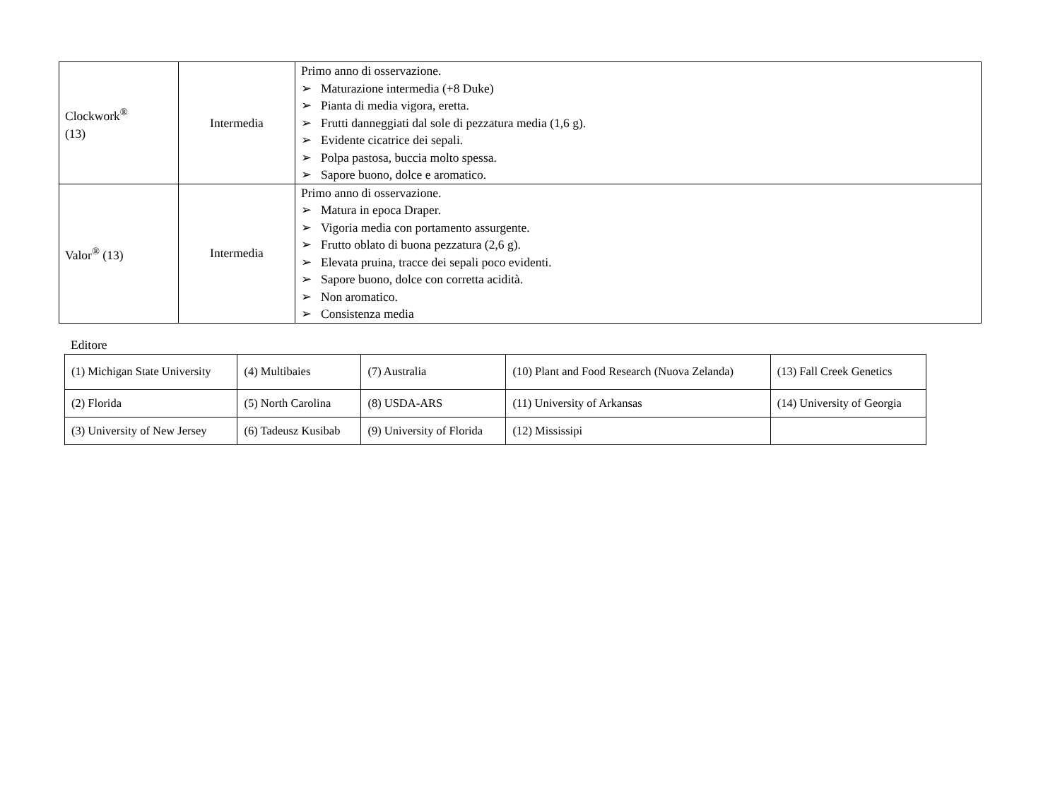| Clockwork<sup>®</sup> (13) | Intermedia | Primo anno di osservazione. ➢ Maturazione intermedia (+8 Duke) ➢ Pianta di media vigora, eretta. ➢ Frutti danneggiati dal sole di pezzatura media (1,6 g). ➢ Evidente cicatrice dei sepali. ➢ Polpa pastosa, buccia molto spessa. ➢ Sapore buono, dolce e aromatico. |
| Valor<sup>®</sup> (13) | Intermedia | Primo anno di osservazione. ➢ Matura in epoca Draper. ➢ Vigoria media con portamento assurgente. ➢ Frutto oblato di buona pezzatura (2,6 g). ➢ Elevata pruina, tracce dei sepali poco evidenti. ➢ Sapore buono, dolce con corretta acidità. ➢ Non aromatico. ➢ Consistenza media |
Editore
| (1) Michigan State University | (4) Multibaies | (7) Australia | (10) Plant and Food Research (Nuova Zelanda) | (13) Fall Creek Genetics |
| (2) Florida | (5) North Carolina | (8) USDA-ARS | (11) University of Arkansas | (14) University of Georgia |
| (3) University of New Jersey | (6) Tadeusz Kusibab | (9) University of Florida | (12) Mississipi | |